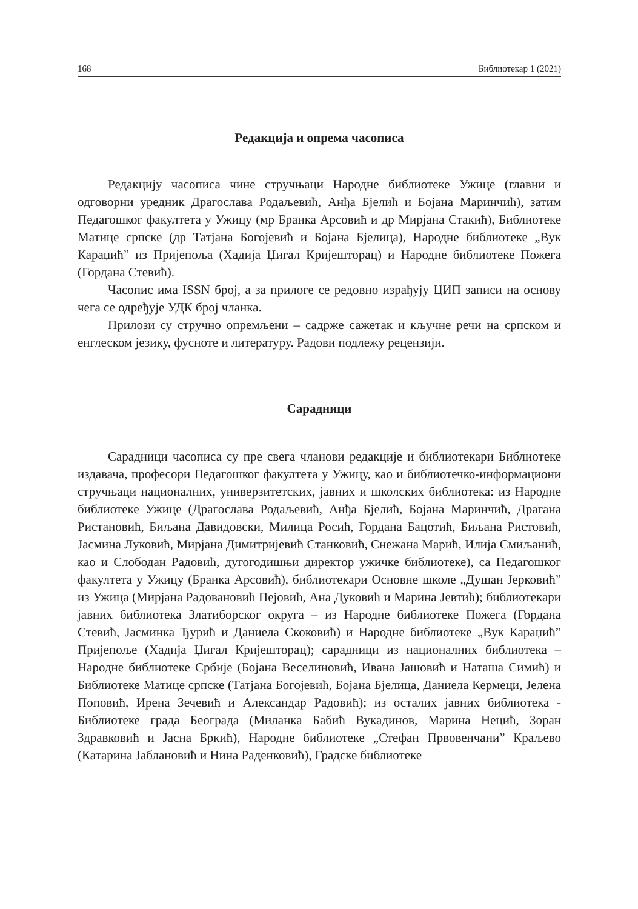168 Библиотекар 1 (2021)
Редакција и опрема часописа
Редакцију часописа чине стручњаци Народне библиотеке Ужице (главни и одговорни уредник Драгослава Родаљевић, Анђа Бјелић и Бојана Маринчић), затим Педагошког факултета у Ужицу (мр Бранка Арсовић и др Мирјана Стакић), Библиотеке Матице српске (др Татјана Богојевић и Бојана Бјелица), Народне библиотеке „Вук Караџић” из Пријепоља (Хадија Џигал Кријешторац) и Народне библиотеке Пожега (Гордана Стевић).
Часопис има ISSN број, а за прилоге се редовно израђују ЦИП записи на основу чега се одређује УДК број чланка.
Прилози су стручно опремљени – садрже сажетак и кључне речи на српском и енглеском језику, фусноте и литературу. Радови подлежу рецензији.
Сарадници
Сарадници часописа су пре свега чланови редакције и библиотекари Библиотеке издавача, професори Педагошког факултета у Ужицу, као и библиотечко-информациони стручњаци националних, универзитетских, јавних и школских библиотека: из Народне библиотеке Ужице (Драгослава Родаљевић, Анђа Бјелић, Бојана Маринчић, Драгана Ристановић, Биљана Давидовски, Милица Росић, Гордана Бацотић, Биљана Ристовић, Јасмина Луковић, Мирјана Димитријевић Станковић, Снежана Марић, Илија Смиљанић, као и Слободан Радовић, дугогодишњи директор ужичке библиотеке), са Педагошког факултета у Ужицу (Бранка Арсовић), библиотекари Основне школе „Душан Јерковић” из Ужица (Мирјана Радовановић Пејовић, Ана Дуковић и Марина Јевтић); библиотекари јавних библиотека Златиборског округа – из Народне библиотеке Пожега (Гордана Стевић, Јасминка Ђурић и Даниела Скоковић) и Народне библиотеке „Вук Караџић” Пријепоље (Хадија Џигал Кријешторац); сарадници из националних библиотека – Народне библиотеке Србије (Бојана Веселиновић, Ивана Јашовић и Наташа Симић) и Библиотеке Матице српске (Татјана Богојевић, Бојана Бјелица, Даниела Кермеци, Јелена Поповић, Ирена Зечевић и Александар Радовић); из осталих јавних библиотека - Библиотеке града Београда (Миланка Бабић Вукадинов, Марина Нецић, Зоран Здравковић и Јасна Бркић), Народне библиотеке „Стефан Првовенчани” Краљево (Катарина Јаблановић и Нина Раденковић), Градске библиотеке